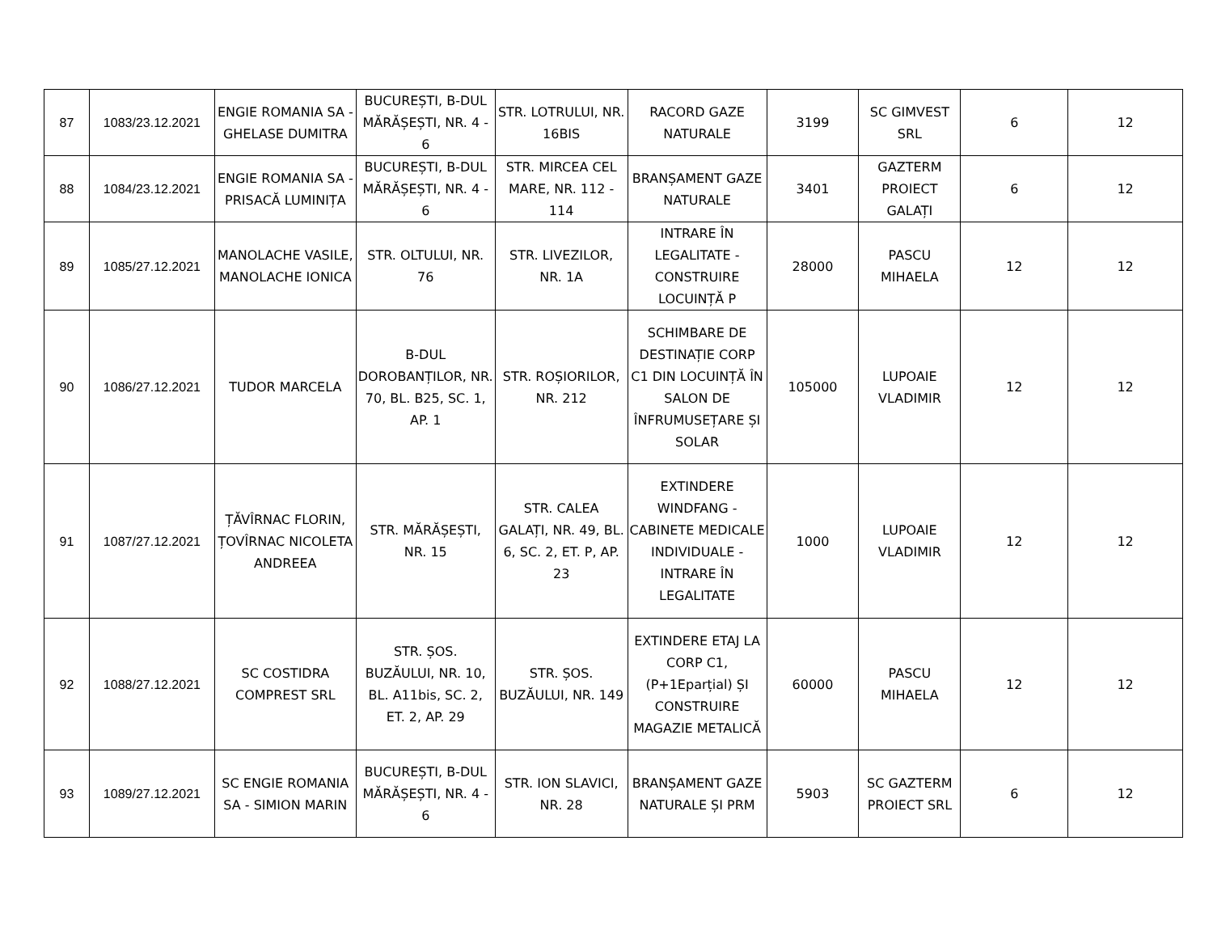| 87 | 1083/23.12.2021 | ENGIE ROMANIA SA - GHELASE DUMITRA | BUCUREȘTI, B-DUL MĂRĂȘEȘTI, NR. 4 - 6 | STR. LOTRULUI, NR. 16BIS | RACORD GAZE NATURALE | 3199 | SC GIMVEST SRL | 6 | 12 |
| 88 | 1084/23.12.2021 | ENGIE ROMANIA SA - PRISACĂ LUMINIȚA | BUCUREȘTI, B-DUL MĂRĂȘEȘTI, NR. 4 - 6 | STR. MIRCEA CEL MARE, NR. 112 - 114 | BRANȘAMENT GAZE NATURALE | 3401 | GAZTERM PROIECT GALAȚI | 6 | 12 |
| 89 | 1085/27.12.2021 | MANOLACHE VASILE, MANOLACHE IONICA | STR. OLTULUI, NR. 76 | STR. LIVEZILOR, NR. 1A | INTRARE ÎN LEGALITATE - CONSTRUIRE LOCUINȚĂ P | 28000 | PASCU MIHAELA | 12 | 12 |
| 90 | 1086/27.12.2021 | TUDOR MARCELA | B-DUL DOROBANȚILOR, NR. 70, BL. B25, SC. 1, AP. 1 | STR. ROȘIORILOR, NR. 212 | SCHIMBARE DE DESTINAȚIE CORP C1 DIN LOCUINȚĂ ÎN SALON DE ÎNFRUMUSEȚARE ȘI SOLAR | 105000 | LUPOAIE VLADIMIR | 12 | 12 |
| 91 | 1087/27.12.2021 | ȚĂVÎRNAC FLORIN, ȚOVÎRNAC NICOLETA ANDREEA | STR. MĂRĂȘEȘTI, NR. 15 | STR. CALEA GALAȚI, NR. 49, BL. 6, SC. 2, ET. P, AP. 23 | EXTINDERE WINDFANG - CABINETE MEDICALE INDIVIDUALE - INTRARE ÎN LEGALITATE | 1000 | LUPOAIE VLADIMIR | 12 | 12 |
| 92 | 1088/27.12.2021 | SC COSTIDRA COMPREST SRL | STR. ȘOS. BUZĂULUI, NR. 10, BL. A11bis, SC. 2, ET. 2, AP. 29 | STR. ȘOS. BUZĂULUI, NR. 149 | EXTINDERE ETAJ LA CORP C1, (P+1Eparțial) ȘI CONSTRUIRE MAGAZIE METALICĂ | 60000 | PASCU MIHAELA | 12 | 12 |
| 93 | 1089/27.12.2021 | SC ENGIE ROMANIA SA - SIMION MARIN | BUCUREȘTI, B-DUL MĂRĂȘEȘTI, NR. 4 - 6 | STR. ION SLAVICI, NR. 28 | BRANȘAMENT GAZE NATURALE ȘI PRM | 5903 | SC GAZTERM PROIECT SRL | 6 | 12 |